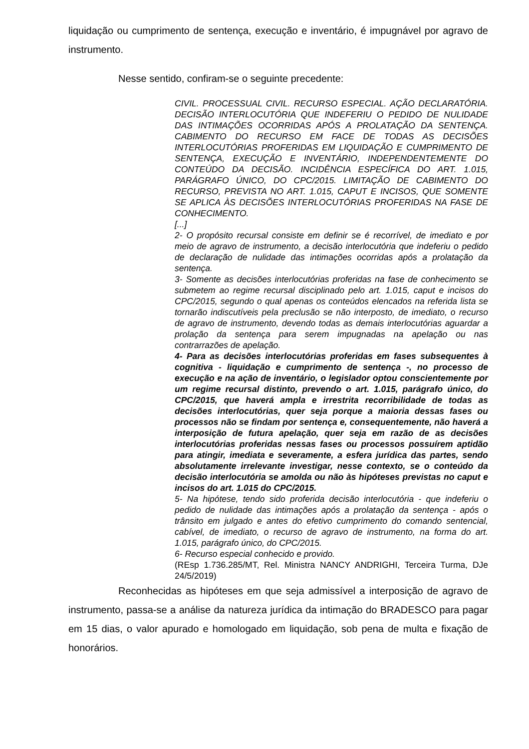liquidação ou cumprimento de sentença, execução e inventário, é impugnável por agravo de instrumento.
Nesse sentido, confiram-se o seguinte precedente:
CIVIL. PROCESSUAL CIVIL. RECURSO ESPECIAL. AÇÃO DECLARATÓRIA. DECISÃO INTERLOCUTÓRIA QUE INDEFERIU O PEDIDO DE NULIDADE DAS INTIMAÇÕES OCORRIDAS APÓS A PROLATAÇÃO DA SENTENÇA. CABIMENTO DO RECURSO EM FACE DE TODAS AS DECISÕES INTERLOCUTÓRIAS PROFERIDAS EM LIQUIDAÇÃO E CUMPRIMENTO DE SENTENÇA, EXECUÇÃO E INVENTÁRIO, INDEPENDENTEMENTE DO CONTEÚDO DA DECISÃO. INCIDÊNCIA ESPECÍFICA DO ART. 1.015, PARÁGRAFO ÚNICO, DO CPC/2015. LIMITAÇÃO DE CABIMENTO DO RECURSO, PREVISTA NO ART. 1.015, CAPUT E INCISOS, QUE SOMENTE SE APLICA ÀS DECISÕES INTERLOCUTÓRIAS PROFERIDAS NA FASE DE CONHECIMENTO.
[...]
2- O propósito recursal consiste em definir se é recorrível, de imediato e por meio de agravo de instrumento, a decisão interlocutória que indeferiu o pedido de declaração de nulidade das intimações ocorridas após a prolatação da sentença.
3- Somente as decisões interlocutórias proferidas na fase de conhecimento se submetem ao regime recursal disciplinado pelo art. 1.015, caput e incisos do CPC/2015, segundo o qual apenas os conteúdos elencados na referida lista se tornarão indiscutíveis pela preclusão se não interposto, de imediato, o recurso de agravo de instrumento, devendo todas as demais interlocutórias aguardar a prolação da sentença para serem impugnadas na apelação ou nas contrarrazões de apelação.
4- Para as decisões interlocutórias proferidas em fases subsequentes à cognitiva - liquidação e cumprimento de sentença -, no processo de execução e na ação de inventário, o legislador optou conscientemente por um regime recursal distinto, prevendo o art. 1.015, parágrafo único, do CPC/2015, que haverá ampla e irrestrita recorribilidade de todas as decisões interlocutórias, quer seja porque a maioria dessas fases ou processos não se findam por sentença e, consequentemente, não haverá a interposição de futura apelação, quer seja em razão de as decisões interlocutórias proferidas nessas fases ou processos possuírem aptidão para atingir, imediata e severamente, a esfera jurídica das partes, sendo absolutamente irrelevante investigar, nesse contexto, se o conteúdo da decisão interlocutória se amolda ou não às hipóteses previstas no caput e incisos do art. 1.015 do CPC/2015.
5- Na hipótese, tendo sido proferida decisão interlocutória - que indeferiu o pedido de nulidade das intimações após a prolatação da sentença - após o trânsito em julgado e antes do efetivo cumprimento do comando sentencial, cabível, de imediato, o recurso de agravo de instrumento, na forma do art. 1.015, parágrafo único, do CPC/2015.
6- Recurso especial conhecido e provido.
(REsp 1.736.285/MT, Rel. Ministra NANCY ANDRIGHI, Terceira Turma, DJe 24/5/2019)
Reconhecidas as hipóteses em que seja admissível a interposição de agravo de instrumento, passa-se a análise da natureza jurídica da intimação do BRADESCO para pagar em 15 dias, o valor apurado e homologado em liquidação, sob pena de multa e fixação de honorários.